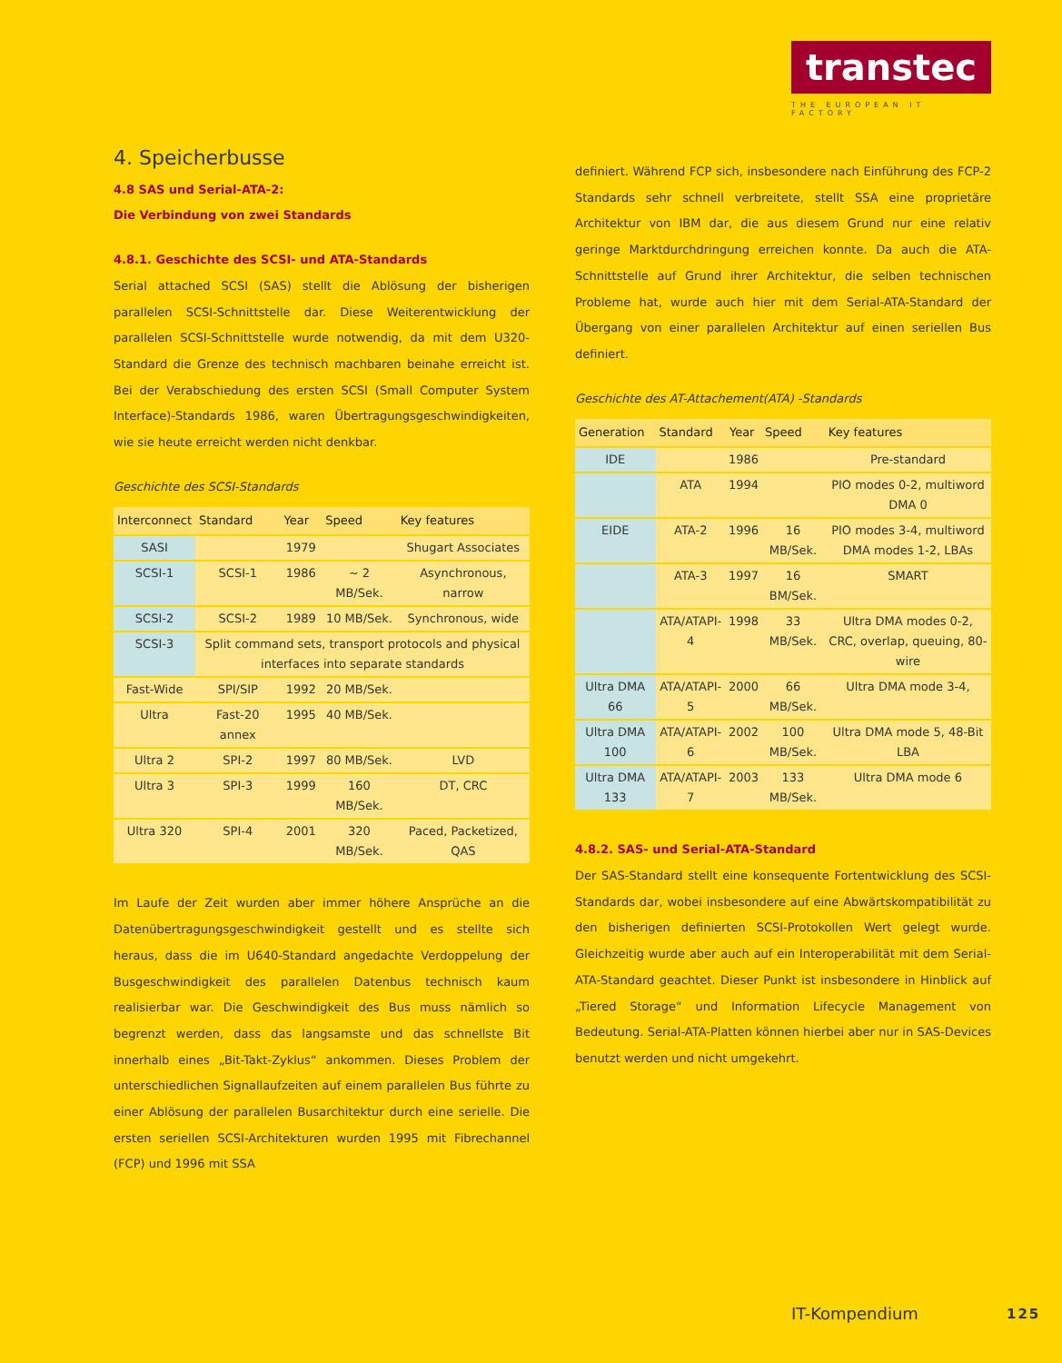transtec
THE EUROPEAN IT FACTORY
4. Speicherbusse
4.8 SAS und Serial-ATA-2:
Die Verbindung von zwei Standards
4.8.1. Geschichte des SCSI- und ATA-Standards
Serial attached SCSI (SAS) stellt die Ablösung der bisherigen parallelen SCSI-Schnittstelle dar. Diese Weiterentwicklung der parallelen SCSI-Schnittstelle wurde notwendig, da mit dem U320-Standard die Grenze des technisch machbaren beinahe erreicht ist. Bei der Verabschiedung des ersten SCSI (Small Computer System Interface)-Standards 1986, waren Übertragungsgeschwindigkeiten, wie sie heute erreicht werden nicht denkbar.
Geschichte des SCSI-Standards
| Interconnect | Standard | Year | Speed | Key features |
| --- | --- | --- | --- | --- |
| SASI | | 1979 | | Shugart Associates |
| SCSI-1 | SCSI-1 | 1986 | ~ 2 MB/Sek. | Asynchronous, narrow |
| SCSI-2 | SCSI-2 | 1989 | 10 MB/Sek. | Synchronous, wide |
| SCSI-3 | Split command sets, transport protocols and physical interfaces into separate standards | | | |
| Fast-Wide | SPI/SIP | 1992 | 20 MB/Sek. | |
| Ultra | Fast-20 annex | 1995 | 40 MB/Sek. | |
| Ultra 2 | SPI-2 | 1997 | 80 MB/Sek. | LVD |
| Ultra 3 | SPI-3 | 1999 | 160 MB/Sek. | DT, CRC |
| Ultra 320 | SPI-4 | 2001 | 320 MB/Sek. | Paced, Packetized, QAS |
Im Laufe der Zeit wurden aber immer höhere Ansprüche an die Datenübertragungsgeschwindigkeit gestellt und es stellte sich heraus, dass die im U640-Standard angedachte Verdoppelung der Busgeschwindigkeit des parallelen Datenbus technisch kaum realisierbar war. Die Geschwindigkeit des Bus muss nämlich so begrenzt werden, dass das langsamste und das schnellste Bit innerhalb eines „Bit-Takt-Zyklus“ ankommen. Dieses Problem der unterschiedlichen Signallaufzeiten auf einem parallelen Bus führte zu einer Ablösung der parallelen Busarchitektur durch eine serielle. Die ersten seriellen SCSI-Architekturen wurden 1995 mit Fibrechannel (FCP) und 1996 mit SSA
definiert. Während FCP sich, insbesondere nach Einführung des FCP-2 Standards sehr schnell verbreitete, stellt SSA eine proprietäre Architektur von IBM dar, die aus diesem Grund nur eine relativ geringe Marktdurchdringung erreichen konnte. Da auch die ATA-Schnittstelle auf Grund ihrer Architektur, die selben technischen Probleme hat, wurde auch hier mit dem Serial-ATA-Standard der Übergang von einer parallelen Architektur auf einen seriellen Bus definiert.
Geschichte des AT-Attachement(ATA) -Standards
| Generation | Standard | Year | Speed | Key features |
| --- | --- | --- | --- | --- |
| IDE | | 1986 | | Pre-standard |
| | ATA | 1994 | | PIO modes 0-2, multiword DMA 0 |
| EIDE | ATA-2 | 1996 | 16 MB/Sek. | PIO modes 3-4, multiword DMA modes 1-2, LBAs |
| | ATA-3 | 1997 | 16 BM/Sek. | SMART |
| | ATA/ATAPI-4 | 1998 | 33 MB/Sek. | Ultra DMA modes 0-2, CRC, overlap, queuing, 80-wire |
| Ultra DMA 66 | ATA/ATAPI-5 | 2000 | 66 MB/Sek. | Ultra DMA mode 3-4, |
| Ultra DMA 100 | ATA/ATAPI-6 | 2002 | 100 MB/Sek. | Ultra DMA mode 5, 48-Bit LBA |
| Ultra DMA 133 | ATA/ATAPI-7 | 2003 | 133 MB/Sek. | Ultra DMA mode 6 |
4.8.2. SAS- und Serial-ATA-Standard
Der SAS-Standard stellt eine konsequente Fortentwicklung des SCSI-Standards dar, wobei insbesondere auf eine Abwärtskompatibilität zu den bisherigen definierten SCSI-Protokollen Wert gelegt wurde. Gleichzeitig wurde aber auch auf ein Interoperabilität mit dem Serial-ATA-Standard geachtet. Dieser Punkt ist insbesondere in Hinblick auf „Tiered Storage“ und Information Lifecycle Management von Bedeutung. Serial-ATA-Platten können hierbei aber nur in SAS-Devices benutzt werden und nicht umgekehrt.
IT-Kompendium 125